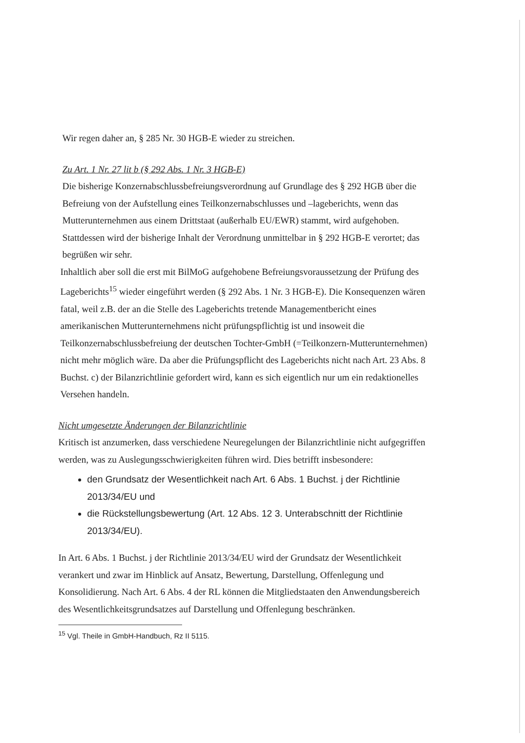Wir regen daher an, § 285 Nr. 30 HGB-E wieder zu streichen.
Zu Art. 1 Nr. 27 lit b (§ 292 Abs. 1 Nr. 3 HGB-E)
Die bisherige Konzernabschlussbefreiungsverordnung auf Grundlage des § 292 HGB über die Befreiung von der Aufstellung eines Teilkonzernabschlusses und –lageberichts, wenn das Mutterunternehmen aus einem Drittstaat (außerhalb EU/EWR) stammt, wird aufgehoben. Stattdessen wird der bisherige Inhalt der Verordnung unmittelbar in § 292 HGB-E verortet; das begrüßen wir sehr.
Inhaltlich aber soll die erst mit BilMoG aufgehobene Befreiungsvoraussetzung der Prüfung des Lageberichts<sup>15</sup> wieder eingeführt werden (§ 292 Abs. 1 Nr. 3 HGB-E). Die Konsequenzen wären fatal, weil z.B. der an die Stelle des Lageberichts tretende Managementbericht eines amerikanischen Mutterunternehmens nicht prüfungspflichtig ist und insoweit die Teilkonzernabschlussbefreiung der deutschen Tochter-GmbH (=Teilkonzern-Mutterunternehmen) nicht mehr möglich wäre. Da aber die Prüfungspflicht des Lageberichts nicht nach Art. 23 Abs. 8 Buchst. c) der Bilanzrichtlinie gefordert wird, kann es sich eigentlich nur um ein redaktionelles Versehen handeln.
Nicht umgesetzte Änderungen der Bilanzrichtlinie
Kritisch ist anzumerken, dass verschiedene Neuregelungen der Bilanzrichtlinie nicht aufgegriffen werden, was zu Auslegungsschwierigkeiten führen wird. Dies betrifft insbesondere:
den Grundsatz der Wesentlichkeit nach Art. 6 Abs. 1 Buchst. j der Richtlinie 2013/34/EU und
die Rückstellungsbewertung (Art. 12 Abs. 12 3. Unterabschnitt der Richtlinie 2013/34/EU).
In Art. 6 Abs. 1 Buchst. j der Richtlinie 2013/34/EU wird der Grundsatz der Wesentlichkeit verankert und zwar im Hinblick auf Ansatz, Bewertung, Darstellung, Offenlegung und Konsolidierung. Nach Art. 6 Abs. 4 der RL können die Mitgliedstaaten den Anwendungsbereich des Wesentlichkeitsgrundsatzes auf Darstellung und Offenlegung beschränken.
<sup>15</sup> Vgl. Theile in GmbH-Handbuch, Rz II 5115.